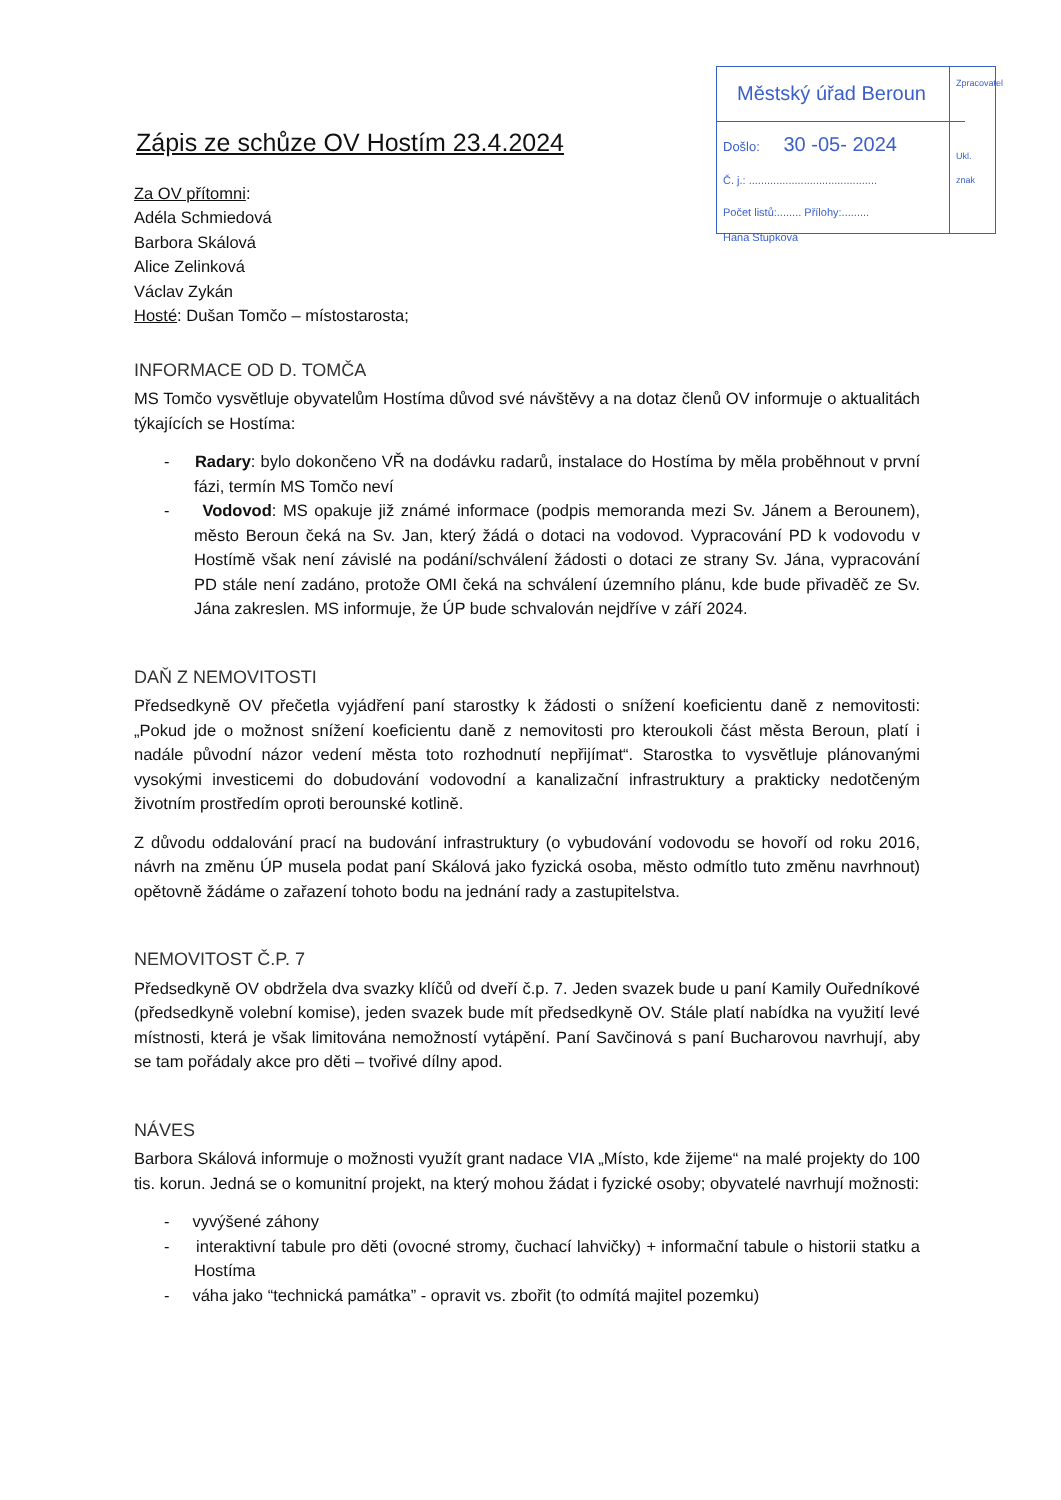Městský úřad Beroun
Došlo: 30 -05- 2024
Č. j.: ..........................................
Počet listů:........ Přílohy:.........
Hana Stupková
Zpracovatel
Ukl. znak
Zápis ze schůze OV Hostím 23.4.2024
Za OV přítomni:
Adéla Schmiedová
Barbora Skálová
Alice Zelinková
Václav Zykán
Hosté: Dušan Tomčo – místostarosta;
INFORMACE OD D. TOMČA
MS Tomčo vysvětluje obyvatelům Hostíma důvod své návštěvy a na dotaz členů OV informuje o aktualitách týkajících se Hostíma:
- Radary: bylo dokončeno VŘ na dodávku radarů, instalace do Hostíma by měla proběhnout v první fázi, termín MS Tomčo neví
- Vodovod: MS opakuje již známé informace (podpis memoranda mezi Sv. Jánem a Berounem), město Beroun čeká na Sv. Jan, který žádá o dotaci na vodovod. Vypracování PD k vodovodu v Hostímě však není závislé na podání/schválení žádosti o dotaci ze strany Sv. Jána, vypracování PD stále není zadáno, protože OMI čeká na schválení územního plánu, kde bude přivaděč ze Sv. Jána zakreslen. MS informuje, že ÚP bude schvalován nejdříve v září 2024.
DAŇ Z NEMOVITOSTI
Předsedkyně OV přečetla vyjádření paní starostky k žádosti o snížení koeficientu daně z nemovitosti: „Pokud jde o možnost snížení koeficientu daně z nemovitosti pro kteroukoli část města Beroun, platí i nadále původní názor vedení města toto rozhodnutí nepřijímat“. Starostka to vysvětluje plánovanými vysokými investicemi do dobudování vodovodní a kanalizační infrastruktury a prakticky nedotčeným životním prostředím oproti berounské kotlině.
Z důvodu oddalování prací na budování infrastruktury (o vybudování vodovodu se hovoří od roku 2016, návrh na změnu ÚP musela podat paní Skálová jako fyzická osoba, město odmítlo tuto změnu navrhnout) opětovně žádáme o zařazení tohoto bodu na jednání rady a zastupitelstva.
NEMOVITOST Č.P. 7
Předsedkyně OV obdržela dva svazky klíčů od dveří č.p. 7. Jeden svazek bude u paní Kamily Ouředníkové (předsedkyně volební komise), jeden svazek bude mít předsedkyně OV. Stále platí nabídka na využití levé místnosti, která je však limitována nemožností vytápění. Paní Savčinová s paní Bucharovou navrhují, aby se tam pořádaly akce pro děti – tvořivé dílny apod.
NÁVES
Barbora Skálová informuje o možnosti využít grant nadace VIA „Místo, kde žijeme“ na malé projekty do 100 tis. korun. Jedná se o komunitní projekt, na který mohou žádat i fyzické osoby; obyvatelé navrhují možnosti:
- vyvýšené záhony
- interaktivní tabule pro děti (ovocné stromy, čuchací lahvičky) + informační tabule o historii statku a Hostíma
- váha jako “technická památka” - opravit vs. zbořit (to odmítá majitel pozemku)